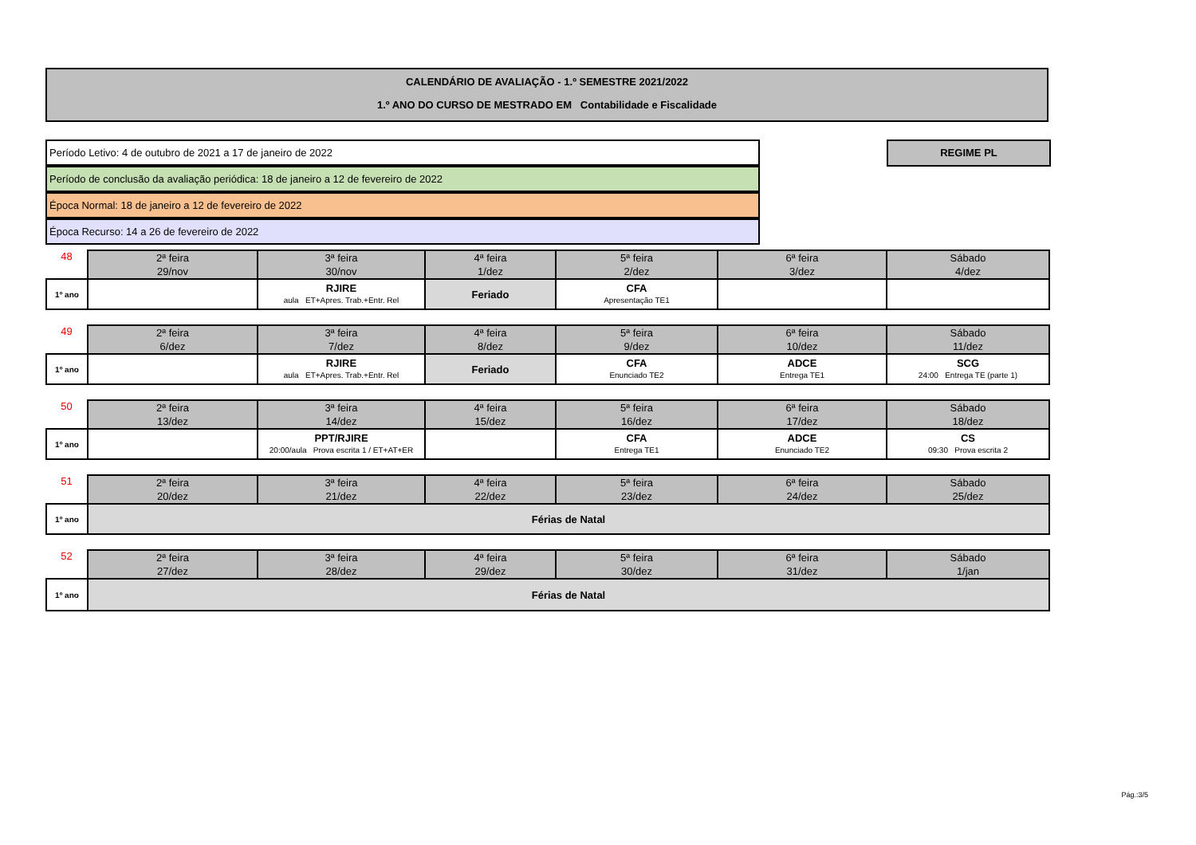CALENDÁRIO DE AVALIAÇÃO - 1.º SEMESTRE 2021/2022
1.º ANO DO CURSO DE MESTRADO EM Contabilidade e Fiscalidade
Período Letivo: 4 de outubro de 2021 a 17 de janeiro de 2022
Período de conclusão da avaliação periódica: 18 de janeiro a 12 de fevereiro de 2022
Época Normal: 18 de janeiro a 12 de fevereiro de 2022
Época Recurso: 14 a 26 de fevereiro de 2022
REGIME PL
| 48 | 2ª feira 29/nov | 3ª feira 30/nov | 4ª feira 1/dez | 5ª feira 2/dez | 6ª feira 3/dez | Sábado 4/dez |
| 1º ano | | RJIRE aula ET+Apres. Trab.+Entr. Rel | Feriado | CFA Apresentação TE1 | | |
| 49 | 2ª feira 6/dez | 3ª feira 7/dez | 4ª feira 8/dez | 5ª feira 9/dez | 6ª feira 10/dez | Sábado 11/dez |
| 1º ano | | RJIRE aula ET+Apres. Trab.+Entr. Rel | Feriado | CFA Enunciado TE2 | ADCE Entrega TE1 | SCG 24:00 Entrega TE (parte 1) |
| 50 | 2ª feira 13/dez | 3ª feira 14/dez | 4ª feira 15/dez | 5ª feira 16/dez | 6ª feira 17/dez | Sábado 18/dez |
| 1º ano | | PPT/RJIRE 20:00/aula Prova escrita 1 / ET+AT+ER | | CFA Entrega TE1 | ADCE Enunciado TE2 | CS 09:30 Prova escrita 2 |
| 51 | 2ª feira 20/dez | 3ª feira 21/dez | 4ª feira 22/dez | 5ª feira 23/dez | 6ª feira 24/dez | Sábado 25/dez |
| 1º ano | Férias de Natal | | | | | |
| 52 | 2ª feira 27/dez | 3ª feira 28/dez | 4ª feira 29/dez | 5ª feira 30/dez | 6ª feira 31/dez | Sábado 1/jan |
| 1º ano | Férias de Natal | | | | | |
Pág.:3/5